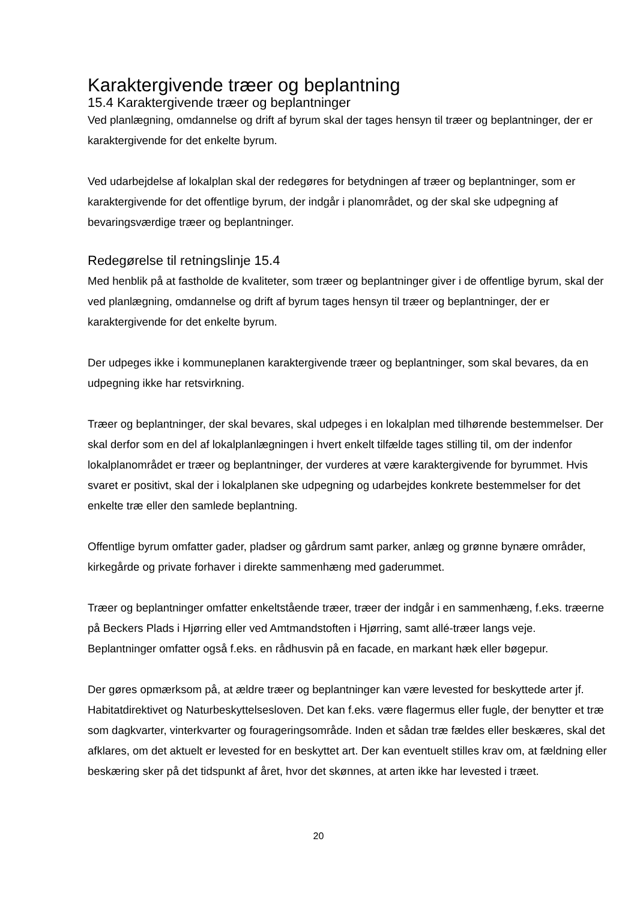Karaktergivende træer og beplantning
15.4 Karaktergivende træer og beplantninger
Ved planlægning, omdannelse og drift af byrum skal der tages hensyn til træer og beplantninger, der er karaktergivende for det enkelte byrum.
Ved udarbejdelse af lokalplan skal der redegøres for betydningen af træer og beplantninger, som er karaktergivende for det offentlige byrum, der indgår i planområdet, og der skal ske udpegning af bevaringsværdige træer og beplantninger.
Redegørelse til retningslinje 15.4
Med henblik på at fastholde de kvaliteter, som træer og beplantninger giver i de offentlige byrum, skal der ved planlægning, omdannelse og drift af byrum tages hensyn til træer og beplantninger, der er karaktergivende for det enkelte byrum.
Der udpeges ikke i kommuneplanen karaktergivende træer og beplantninger, som skal bevares, da en udpegning ikke har retsvirkning.
Træer og beplantninger, der skal bevares, skal udpeges i en lokalplan med tilhørende bestemmelser. Der skal derfor som en del af lokalplanlægningen i hvert enkelt tilfælde tages stilling til, om der indenfor lokalplanområdet er træer og beplantninger, der vurderes at være karaktergivende for byrummet. Hvis svaret er positivt, skal der i lokalplanen ske udpegning og udarbejdes konkrete bestemmelser for det enkelte træ eller den samlede beplantning.
Offentlige byrum omfatter gader, pladser og gårdrum samt parker, anlæg og grønne bynære områder, kirkegårde og private forhaver i direkte sammenhæng med gaderummet.
Træer og beplantninger omfatter enkeltstående træer, træer der indgår i en sammenhæng, f.eks. træerne på Beckers Plads i Hjørring eller ved Amtmandstoften i Hjørring, samt allé-træer langs veje. Beplantninger omfatter også f.eks. en rådhusvin på en facade, en markant hæk eller bøgepur.
Der gøres opmærksom på, at ældre træer og beplantninger kan være levested for beskyttede arter jf. Habitatdirektivet og Naturbeskyttelsesloven. Det kan f.eks. være flagermus eller fugle, der benytter et træ som dagkvarter, vinterkvarter og fourageringsområde. Inden et sådan træ fældes eller beskæres, skal det afklares, om det aktuelt er levested for en beskyttet art. Der kan eventuelt stilles krav om, at fældning eller beskæring sker på det tidspunkt af året, hvor det skønnes, at arten ikke har levested i træet.
20